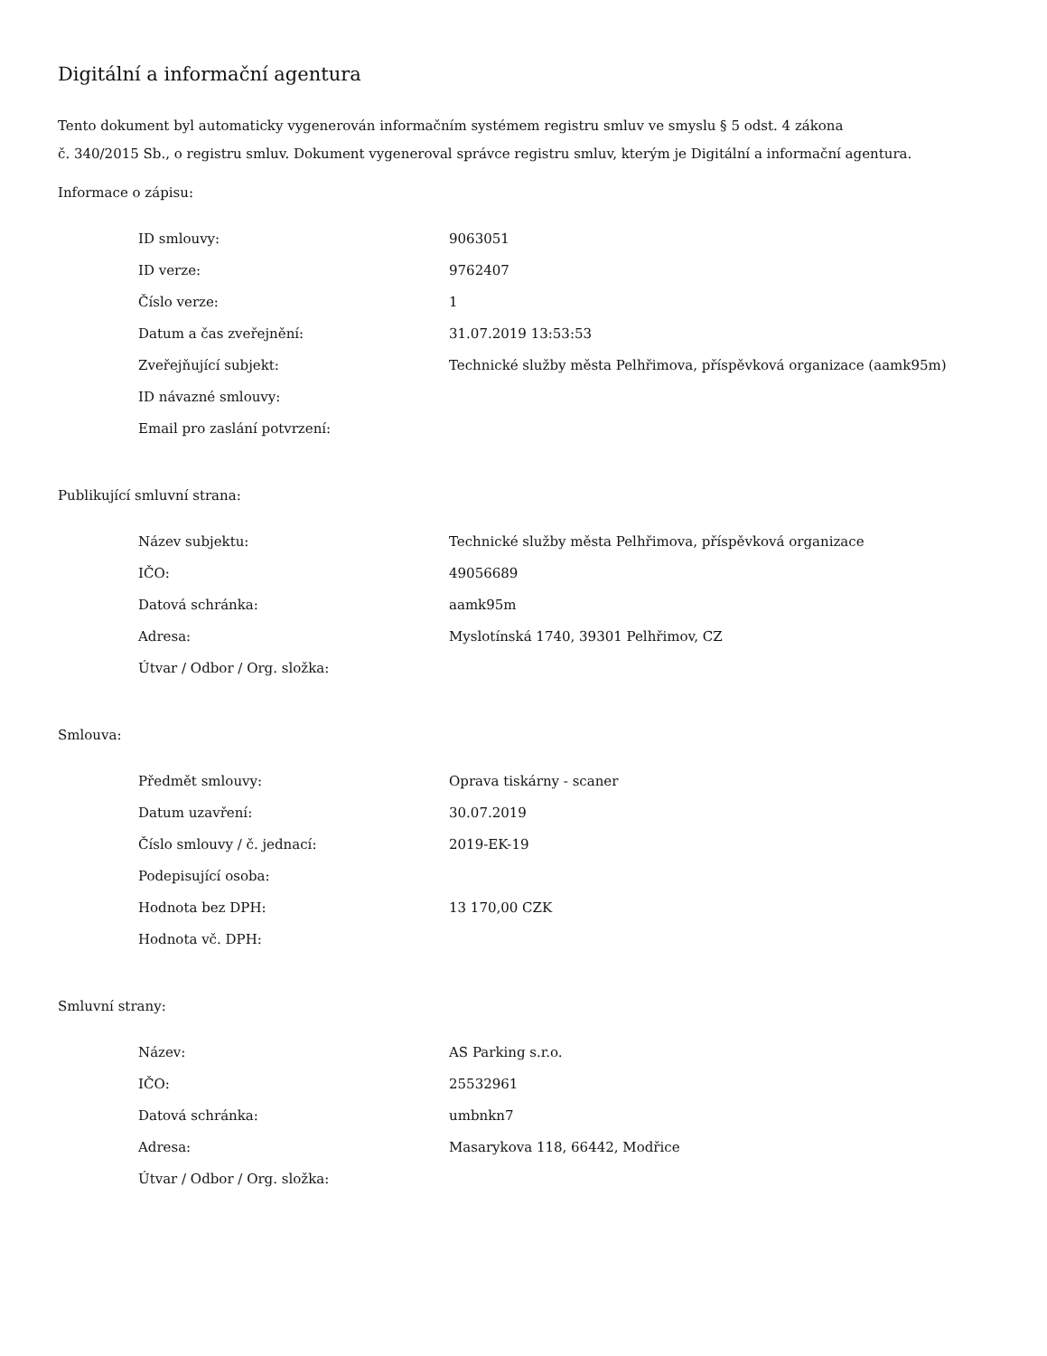Digitální a informační agentura
Tento dokument byl automaticky vygenerován informačním systémem registru smluv ve smyslu § 5 odst. 4 zákona
č. 340/2015 Sb., o registru smluv. Dokument vygeneroval správce registru smluv, kterým je Digitální a informační agentura.
Informace o zápisu:
| ID smlouvy: | 9063051 |
| ID verze: | 9762407 |
| Číslo verze: | 1 |
| Datum a čas zveřejnění: | 31.07.2019 13:53:53 |
| Zveřejňující subjekt: | Technické služby města Pelhřimova, příspěvková organizace (aamk95m) |
| ID návazné smlouvy: | |
| Email pro zaslání potvrzení: | |
Publikující smluvní strana:
| Název subjektu: | Technické služby města Pelhřimova, příspěvková organizace |
| IČO: | 49056689 |
| Datová schránka: | aamk95m |
| Adresa: | Myslotínská 1740, 39301 Pelhřimov, CZ |
| Útvar / Odbor / Org. složka: | |
Smlouva:
| Předmět smlouvy: | Oprava tiskárny - scaner |
| Datum uzavření: | 30.07.2019 |
| Číslo smlouvy / č. jednací: | 2019-EK-19 |
| Podepisující osoba: | |
| Hodnota bez DPH: | 13 170,00 CZK |
| Hodnota vč. DPH: | |
Smluvní strany:
| Název: | AS Parking s.r.o. |
| IČO: | 25532961 |
| Datová schránka: | umbnkn7 |
| Adresa: | Masarykova 118, 66442, Modřice |
| Útvar / Odbor / Org. složka: | |